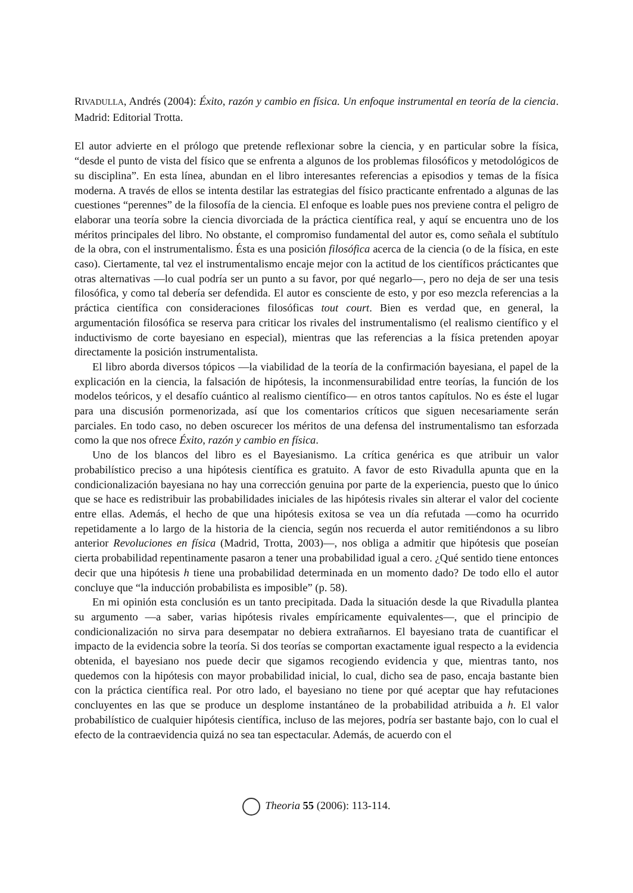RIVADULLA, Andrés (2004): Éxito, razón y cambio en física. Un enfoque instrumental en teoría de la ciencia. Madrid: Editorial Trotta.
El autor advierte en el prólogo que pretende reflexionar sobre la ciencia, y en particular sobre la física, “desde el punto de vista del físico que se enfrenta a algunos de los problemas filosóficos y metodológicos de su disciplina”. En esta línea, abundan en el libro interesantes referencias a episodios y temas de la física moderna. A través de ellos se intenta destilar las estrategias del físico practicante enfrentado a algunas de las cuestiones “perennes” de la filosofía de la ciencia. El enfoque es loable pues nos previene contra el peligro de elaborar una teoría sobre la ciencia divorciada de la práctica científica real, y aquí se encuentra uno de los méritos principales del libro. No obstante, el compromiso fundamental del autor es, como señala el subtítulo de la obra, con el instrumentalismo. Ésta es una posición filosófica acerca de la ciencia (o de la física, en este caso). Ciertamente, tal vez el instrumentalismo encaje mejor con la actitud de los científicos prácticantes que otras alternativas —lo cual podría ser un punto a su favor, por qué negarlo—, pero no deja de ser una tesis filosófica, y como tal debería ser defendida. El autor es consciente de esto, y por eso mezcla referencias a la práctica científica con consideraciones filosóficas tout court. Bien es verdad que, en general, la argumentación filosófica se reserva para criticar los rivales del instrumentalismo (el realismo científico y el inductivismo de corte bayesiano en especial), mientras que las referencias a la física pretenden apoyar directamente la posición instrumentalista.
El libro aborda diversos tópicos —la viabilidad de la teoría de la confirmación bayesiana, el papel de la explicación en la ciencia, la falsación de hipótesis, la inconmensurabilidad entre teorías, la función de los modelos teóricos, y el desafío cuántico al realismo científico— en otros tantos capítulos. No es éste el lugar para una discusión pormenorizada, así que los comentarios críticos que siguen necesariamente serán parciales. En todo caso, no deben oscurecer los méritos de una defensa del instrumentalismo tan esforzada como la que nos ofrece Éxito, razón y cambio en física.
Uno de los blancos del libro es el Bayesianismo. La crítica genérica es que atribuir un valor probabilístico preciso a una hipótesis científica es gratuito. A favor de esto Rivadulla apunta que en la condicionalización bayesiana no hay una corrección genuina por parte de la experiencia, puesto que lo único que se hace es redistribuir las probabilidades iniciales de las hipótesis rivales sin alterar el valor del cociente entre ellas. Además, el hecho de que una hipótesis exitosa se vea un día refutada —como ha ocurrido repetidamente a lo largo de la historia de la ciencia, según nos recuerda el autor remitiéndonos a su libro anterior Revoluciones en física (Madrid, Trotta, 2003)—, nos obliga a admitir que hipótesis que poseían cierta probabilidad repentinamente pasaron a tener una probabilidad igual a cero. ¿Qué sentido tiene entonces decir que una hipótesis h tiene una probabilidad determinada en un momento dado? De todo ello el autor concluye que “la inducción probabilista es imposible” (p. 58).
En mi opinión esta conclusión es un tanto precipitada. Dada la situación desde la que Rivadulla plantea su argumento —a saber, varias hipótesis rivales empíricamente equivalentes—, que el principio de condicionalización no sirva para desempatar no debiera extrañarnos. El bayesiano trata de cuantificar el impacto de la evidencia sobre la teoría. Si dos teorías se comportan exactamente igual respecto a la evidencia obtenida, el bayesiano nos puede decir que sigamos recogiendo evidencia y que, mientras tanto, nos quedemos con la hipótesis con mayor probabilidad inicial, lo cual, dicho sea de paso, encaja bastante bien con la práctica científica real. Por otro lado, el bayesiano no tiene por qué aceptar que hay refutaciones concluyentes en las que se produce un desplome instantáneo de la probabilidad atribuida a h. El valor probabilístico de cualquier hipótesis científica, incluso de las mejores, podría ser bastante bajo, con lo cual el efecto de la contraevidencia quizá no sea tan espectacular. Además, de acuerdo con el
Theoria 55 (2006): 113-114.